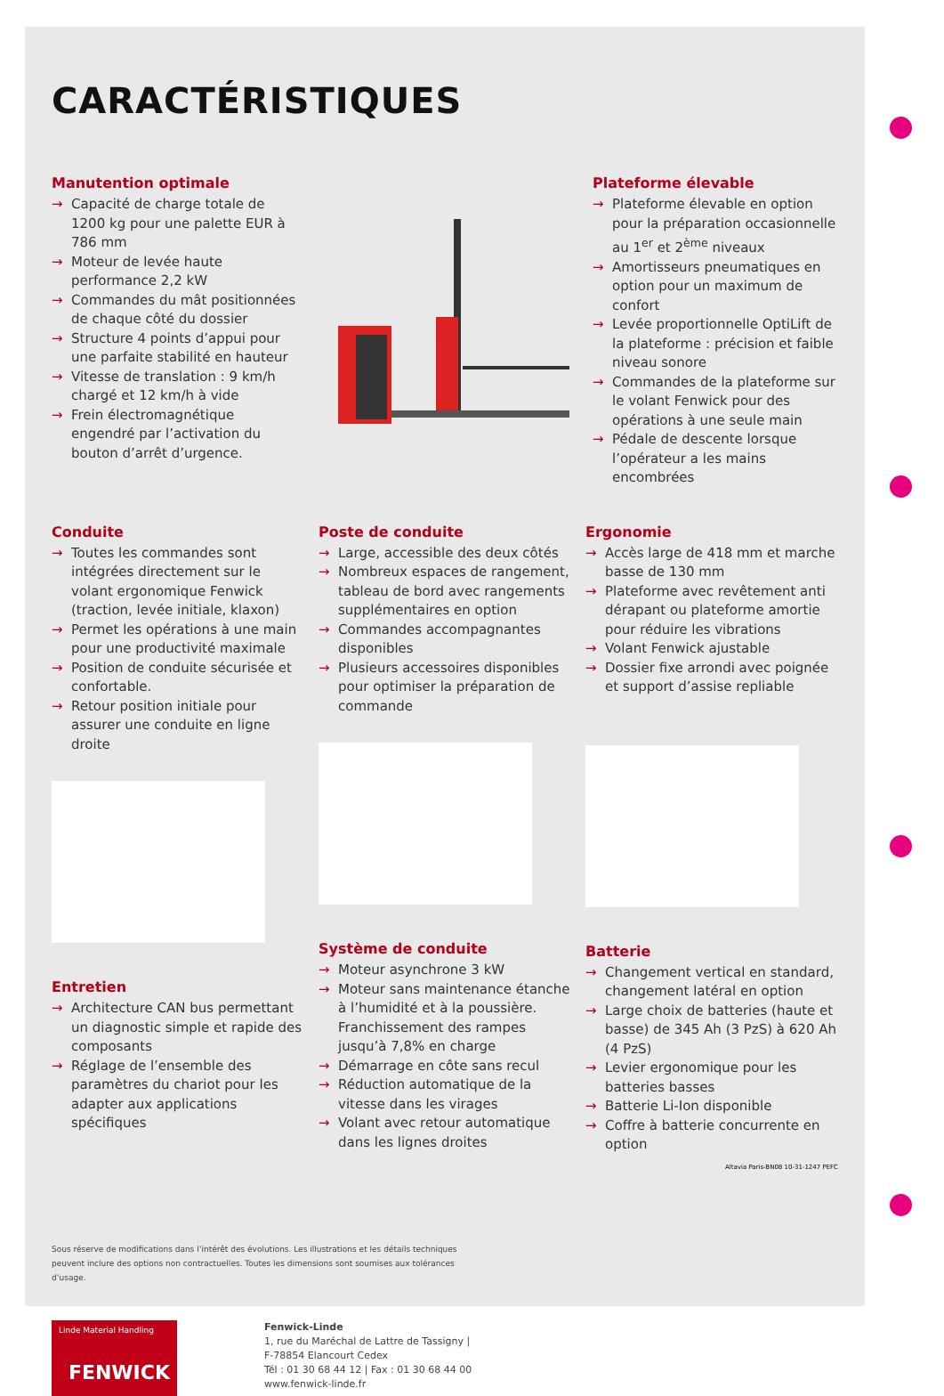CARACTÉRISTIQUES
Manutention optimale
→ Capacité de charge totale de 1200 kg pour une palette EUR à 786 mm
→ Moteur de levée haute performance 2,2 kW
→ Commandes du mât positionnées de chaque côté du dossier
→ Structure 4 points d’appui pour une parfaite stabilité en hauteur
→ Vitesse de translation : 9 km/h chargé et 12 km/h à vide
→ Frein électromagnétique engendré par l’activation du bouton d’arrêt d’urgence.
Plateforme élevable
→ Plateforme élevable en option pour la préparation occasionnelle au 1<sup>er</sup> et 2<sup>ème</sup> niveaux
→ Amortisseurs pneumatiques en option pour un maximum de confort
→ Levée proportionnelle OptiLift de la plateforme : précision et faible niveau sonore
→ Commandes de la plateforme sur le volant Fenwick pour des opérations à une seule main
→ Pédale de descente lorsque l’opérateur a les mains encombrées
Conduite
→ Toutes les commandes sont intégrées directement sur le volant ergonomique Fenwick (traction, levée initiale, klaxon)
→ Permet les opérations à une main pour une productivité maximale
→ Position de conduite sécurisée et confortable.
→ Retour position initiale pour assurer une conduite en ligne droite
Entretien
→ Architecture CAN bus permettant un diagnostic simple et rapide des composants
→ Réglage de l’ensemble des paramètres du chariot pour les adapter aux applications spécifiques
Poste de conduite
→ Large, accessible des deux côtés
→ Nombreux espaces de rangement, tableau de bord avec rangements supplémentaires en option
→ Commandes accompagnantes disponibles
→ Plusieurs accessoires disponibles pour optimiser la préparation de commande
Système de conduite
→ Moteur asynchrone 3 kW
→ Moteur sans maintenance étanche à l’humidité et à la poussière. Franchissement des rampes jusqu’à 7,8% en charge
→ Démarrage en côte sans recul
→ Réduction automatique de la vitesse dans les virages
→ Volant avec retour automatique dans les lignes droites
Ergonomie
→ Accès large de 418 mm et marche basse de 130 mm
→ Plateforme avec revêtement anti dérapant ou plateforme amortie pour réduire les vibrations
→ Volant Fenwick ajustable
→ Dossier fixe arrondi avec poignée et support d’assise repliable
Batterie
→ Changement vertical en standard, changement latéral en option
→ Large choix de batteries (haute et basse) de 345 Ah (3 PzS) à 620 Ah (4 PzS)
→ Levier ergonomique pour les batteries basses
→ Batterie Li-Ion disponible
→ Coffre à batterie concurrente en option
Altavia Paris-BN08 10-31-1247 PEFC
Sous réserve de modifications dans l’intérêt des évolutions. Les illustrations et les détails techniques peuvent inclure des options non contractuelles. Toutes les dimensions sont soumises aux tolérances d’usage.
Linde Material Handling
FENWICK
Fenwick-Linde
1, rue du Maréchal de Lattre de Tassigny |
F-78854 Elancourt Cedex
Tél : 01 30 68 44 12 | Fax : 01 30 68 44 00
www.fenwick-linde.fr